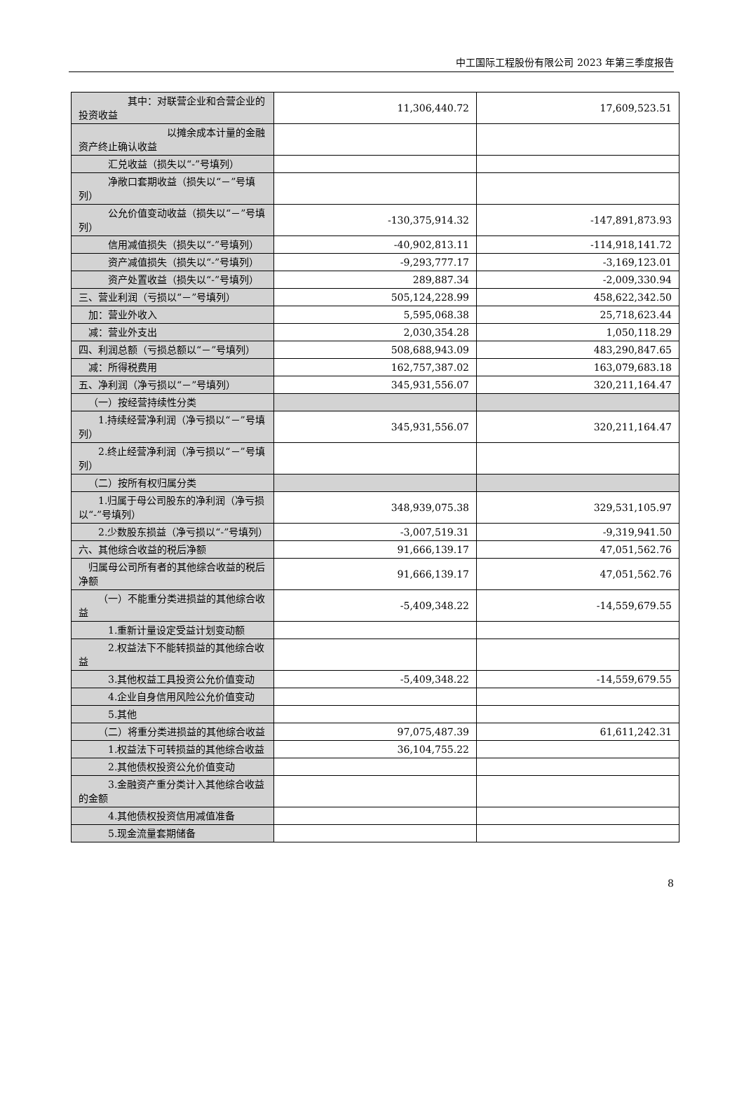中工国际工程股份有限公司 2023 年第三季度报告
| 其中：对联营企业和合营企业的投资收益 | 11,306,440.72 | 17,609,523.51 |
| 以摊余成本计量的金融资产终止确认收益 | | |
| 汇兑收益（损失以“-”号填列） | | |
| 净敞口套期收益（损失以“－”号填列） | | |
| 公允价值变动收益（损失以“－”号填列） | -130,375,914.32 | -147,891,873.93 |
| 信用减值损失（损失以“-”号填列） | -40,902,813.11 | -114,918,141.72 |
| 资产减值损失（损失以“-”号填列） | -9,293,777.17 | -3,169,123.01 |
| 资产处置收益（损失以“-”号填列） | 289,887.34 | -2,009,330.94 |
| 三、营业利润（亏损以“－”号填列） | 505,124,228.99 | 458,622,342.50 |
| 加：营业外收入 | 5,595,068.38 | 25,718,623.44 |
| 减：营业外支出 | 2,030,354.28 | 1,050,118.29 |
| 四、利润总额（亏损总额以“－”号填列） | 508,688,943.09 | 483,290,847.65 |
| 减：所得税费用 | 162,757,387.02 | 163,079,683.18 |
| 五、净利润（净亏损以“－”号填列） | 345,931,556.07 | 320,211,164.47 |
| （一）按经营持续性分类 | | |
| 1.持续经营净利润（净亏损以“－”号填列） | 345,931,556.07 | 320,211,164.47 |
| 2.终止经营净利润（净亏损以“－”号填列） | | |
| （二）按所有权归属分类 | | |
| 1.归属于母公司股东的净利润（净亏损以“-”号填列） | 348,939,075.38 | 329,531,105.97 |
| 2.少数股东损益（净亏损以“-”号填列） | -3,007,519.31 | -9,319,941.50 |
| 六、其他综合收益的税后净额 | 91,666,139.17 | 47,051,562.76 |
| 归属母公司所有者的其他综合收益的税后净额 | 91,666,139.17 | 47,051,562.76 |
| （一）不能重分类进损益的其他综合收益 | -5,409,348.22 | -14,559,679.55 |
| 1.重新计量设定受益计划变动额 | | |
| 2.权益法下不能转损益的其他综合收益 | | |
| 3.其他权益工具投资公允价值变动 | -5,409,348.22 | -14,559,679.55 |
| 4.企业自身信用风险公允价值变动 | | |
| 5.其他 | | |
| （二）将重分类进损益的其他综合收益 | 97,075,487.39 | 61,611,242.31 |
| 1.权益法下可转损益的其他综合收益 | 36,104,755.22 | |
| 2.其他债权投资公允价值变动 | | |
| 3.金融资产重分类计入其他综合收益的金额 | | |
| 4.其他债权投资信用减值准备 | | |
| 5.现金流量套期储备 | | |
8